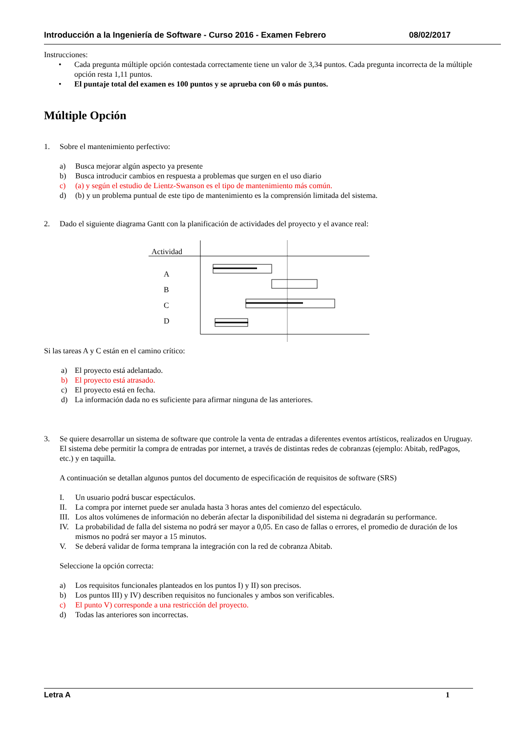Introducción a la Ingeniería de Software - Curso 2016 - Examen Febrero 08/02/2017
Instrucciones:
• Cada pregunta múltiple opción contestada correctamente tiene un valor de 3,34 puntos. Cada pregunta incorrecta de la múltiple opción resta 1,11 puntos.
• El puntaje total del examen es 100 puntos y se aprueba con 60 o más puntos.
Múltiple Opción
1. Sobre el mantenimiento perfectivo:
a) Busca mejorar algún aspecto ya presente
b) Busca introducir cambios en respuesta a problemas que surgen en el uso diario
c) (a) y según el estudio de Lientz-Swanson es el tipo de mantenimiento más común.
d) (b) y un problema puntual de este tipo de mantenimiento es la comprensión limitada del sistema.
2. Dado el siguiente diagrama Gantt con la planificación de actividades del proyecto y el avance real:
Actividad
A
B
C
D
Si las tareas A y C están en el camino crítico:
a) El proyecto está adelantado.
b) El proyecto está atrasado.
c) El proyecto está en fecha.
d) La información dada no es suficiente para afirmar ninguna de las anteriores.
3. Se quiere desarrollar un sistema de software que controle la venta de entradas a diferentes eventos artísticos, realizados en Uruguay. El sistema debe permitir la compra de entradas por internet, a través de distintas redes de cobranzas (ejemplo: Abitab, redPagos, etc.) y en taquilla.
A continuación se detallan algunos puntos del documento de especificación de requisitos de software (SRS)
I. Un usuario podrá buscar espectáculos.
II. La compra por internet puede ser anulada hasta 3 horas antes del comienzo del espectáculo.
III.
Los altos volúmenes de información no deberán afectar la disponibilidad del sistema ni degradarán su performance.
IV. La probabilidad de falla del sistema no podrá ser mayor a 0,05. En caso de fallas o errores, el promedio de duración de los mismos no podrá ser mayor a 15 minutos.
V. Se deberá validar de forma temprana la integración con la red de cobranza Abitab.
Seleccione la opción correcta:
a) Los requisitos funcionales planteados en los puntos I) y II) son precisos.
b) Los puntos III) y IV) describen requisitos no funcionales y ambos son verificables.
c) El punto V) corresponde a una restricción del proyecto.
d) Todas las anteriores son incorrectas.
Letra A 1